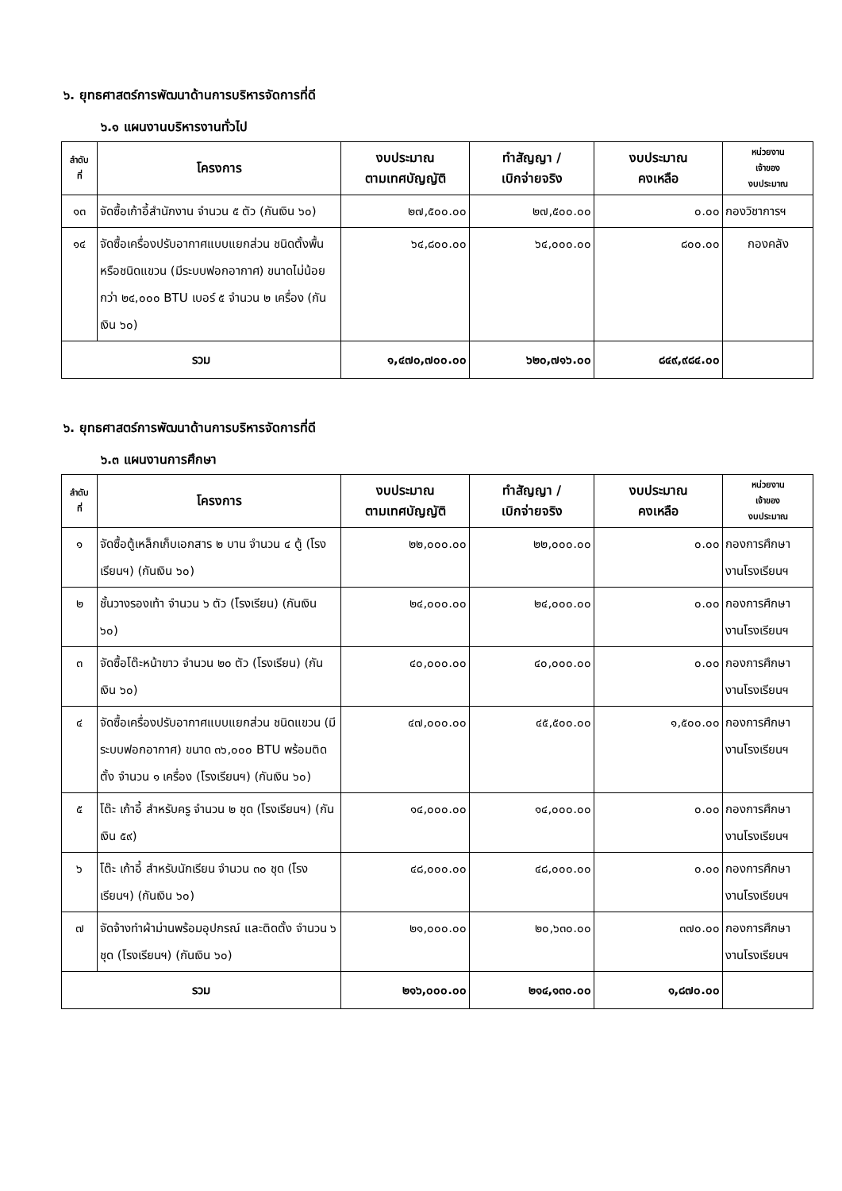๖. ยุทธศาสตร์การพัฒนาด้านการบริหารจัดการที่ดี
๖.๑ แผนงานบริหารงานทั่วไป
| ลำดับ ที่ | โครงการ | งบประมาณ ตามเทศบัญญัติ | ทำสัญญา / เบิกจ่ายจริง | งบประมาณ คงเหลือ | หน่วยงาน เจ้าของ งบประมาณ |
| --- | --- | --- | --- | --- | --- |
| ๑๓ | จัดซื้อเก้าอี้สำนักงาน จำนวน ๕ ตัว (กันเงิน ๖๐) | ๒๗,๕๐๐.๐๐ | ๒๗,๕๐๐.๐๐ | ๐.๐๐ | กองวิชาการฯ |
| ๑๔ | จัดซื้อเครื่องปรับอากาศแบบแยกส่วน ชนิดตั้งพื้นหรือชนิดแขวน (มีระบบฟอกอากาศ) ขนาดไม่น้อยกว่า ๒๔,๐๐๐ BTU เบอร์ ๕ จำนวน ๒ เครื่อง (กันเงิน ๖๐) | ๖๔,๘๐๐.๐๐ | ๖๔,๐๐๐.๐๐ | ๘๐๐.๐๐ | กองคลัง |
| รวม | | ๑,๔๗๐,๗๐๐.๐๐ | ๖๒๐,๗๑๖.๐๐ | ๘๔๙,๙๘๔.๐๐ | |
๖. ยุทธศาสตร์การพัฒนาด้านการบริหารจัดการที่ดี
๖.๓ แผนงานการศึกษา
| ลำดับ ที่ | โครงการ | งบประมาณ ตามเทศบัญญัติ | ทำสัญญา / เบิกจ่ายจริง | งบประมาณ คงเหลือ | หน่วยงาน เจ้าของ งบประมาณ |
| --- | --- | --- | --- | --- | --- |
| ๑ | จัดซื้อตู้เหล็กเก็บเอกสาร ๒ บาน จำนวน ๔ ตู้ (โรงเรียนฯ) (กันเงิน ๖๐) | ๒๒,๐๐๐.๐๐ | ๒๒,๐๐๐.๐๐ | ๐.๐๐ | กองการศึกษา งานโรงเรียนฯ |
| ๒ | ชั้นวางรองเท้า จำนวน ๖ ตัว (โรงเรียน) (กันเงิน ๖๐) | ๒๔,๐๐๐.๐๐ | ๒๔,๐๐๐.๐๐ | ๐.๐๐ | กองการศึกษา งานโรงเรียนฯ |
| ๓ | จัดซื้อโต๊ะหน้าขาว จำนวน ๒๐ ตัว (โรงเรียน) (กันเงิน ๖๐) | ๔๐,๐๐๐.๐๐ | ๔๐,๐๐๐.๐๐ | ๐.๐๐ | กองการศึกษา งานโรงเรียนฯ |
| ๔ | จัดซื้อเครื่องปรับอากาศแบบแยกส่วน ชนิดแขวน (มีระบบฟอกอากาศ) ขนาด ๓๖,๐๐๐ BTU พร้อมติดตั้ง จำนวน ๑ เครื่อง (โรงเรียนฯ) (กันเงิน ๖๐) | ๔๗,๐๐๐.๐๐ | ๔๕,๕๐๐.๐๐ | ๑,๕๐๐.๐๐ | กองการศึกษา งานโรงเรียนฯ |
| ๕ | โต๊ะ เก้าอี้ สำหรับครู จำนวน ๒ ชุด (โรงเรียนฯ) (กันเงิน ๕๙) | ๑๔,๐๐๐.๐๐ | ๑๔,๐๐๐.๐๐ | ๐.๐๐ | กองการศึกษา งานโรงเรียนฯ |
| ๖ | โต๊ะ เก้าอี้ สำหรับนักเรียน จำนวน ๓๐ ชุด (โรงเรียนฯ) (กันเงิน ๖๐) | ๔๘,๐๐๐.๐๐ | ๔๘,๐๐๐.๐๐ | ๐.๐๐ | กองการศึกษา งานโรงเรียนฯ |
| ๗ | จัดจ้างทำผ้าม่านพร้อมอุปกรณ์ และติดตั้ง จำนวน ๖ ชุด (โรงเรียนฯ) (กันเงิน ๖๐) | ๒๑,๐๐๐.๐๐ | ๒๐,๖๓๐.๐๐ | ๓๗๐.๐๐ | กองการศึกษา งานโรงเรียนฯ |
| รวม | | ๒๑๖,๐๐๐.๐๐ | ๒๑๔,๑๓๐.๐๐ | ๑,๘๗๐.๐๐ | |